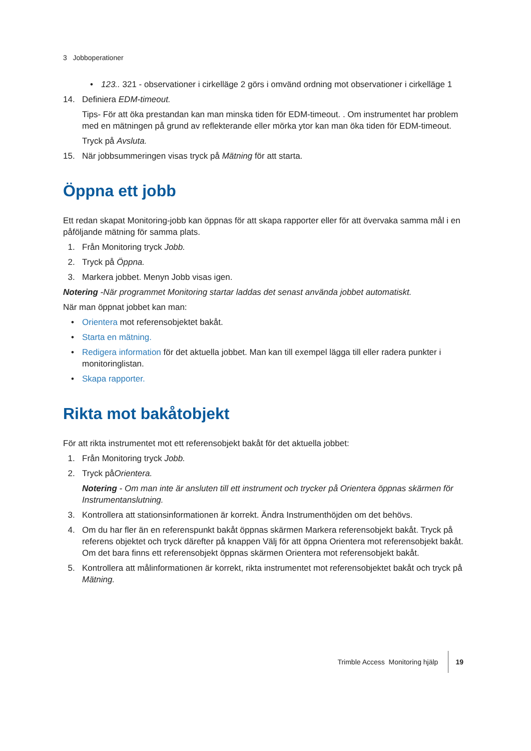3 Jobboperationer
• 123.. 321 - observationer i cirkelläge 2 görs i omvänd ordning mot observationer i cirkelläge 1
14. Definiera EDM-timeout.
Tips- För att öka prestandan kan man minska tiden för EDM-timeout. . Om instrumentet har problem med en mätningen på grund av reflekterande eller mörka ytor kan man öka tiden för EDM-timeout.
Tryck på Avsluta.
15. När jobbsummeringen visas tryck på Mätning för att starta.
Öppna ett jobb
Ett redan skapat Monitoring-jobb kan öppnas för att skapa rapporter eller för att övervaka samma mål i en påföljande mätning för samma plats.
1. Från Monitoring tryck Jobb.
2. Tryck på Öppna.
3. Markera jobbet. Menyn Jobb visas igen.
Notering -När programmet Monitoring startar laddas det senast använda jobbet automatiskt.
När man öppnat jobbet kan man:
• Orientera mot referensobjektet bakåt.
• Starta en mätning.
• Redigera information för det aktuella jobbet. Man kan till exempel lägga till eller radera punkter i monitoringlistan.
• Skapa rapporter.
Rikta mot bakåtobjekt
För att rikta instrumentet mot ett referensobjekt bakåt för det aktuella jobbet:
1. Från Monitoring tryck Jobb.
2. Tryck påOrientera.
Notering - Om man inte är ansluten till ett instrument och trycker på Orientera öppnas skärmen för Instrumentanslutning.
3. Kontrollera att stationsinformationen är korrekt. Ändra Instrumenthöjden om det behövs.
4. Om du har fler än en referenspunkt bakåt öppnas skärmen Markera referensobjekt bakåt. Tryck på referens objektet och tryck därefter på knappen Välj för att öppna Orientera mot referensobjekt bakåt. Om det bara finns ett referensobjekt öppnas skärmen Orientera mot referensobjekt bakåt.
5. Kontrollera att målinformationen är korrekt, rikta instrumentet mot referensobjektet bakåt och tryck på Mätning.
Trimble Access Monitoring hjälp 19